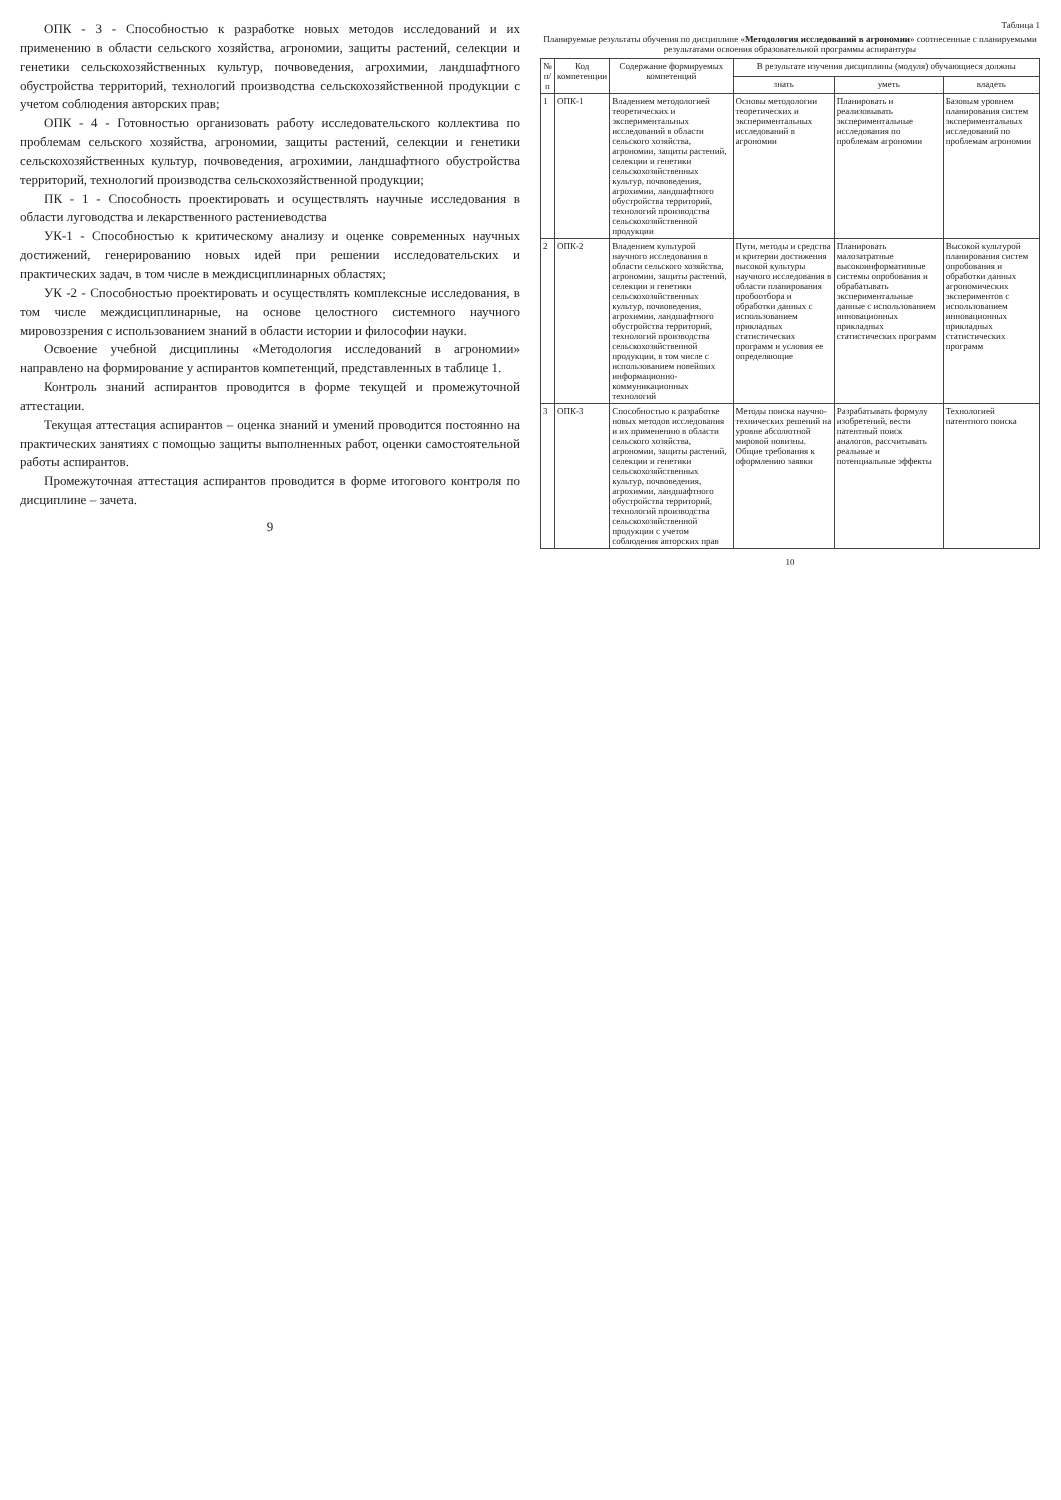ОПК - 3 - Способностью к разработке новых методов исследований и их применению в области сельского хозяйства, агрономии, защиты растений, селекции и генетики сельскохозяйственных культур, почвоведения, агрохимии, ландшафтного обустройства территорий, технологий производства сельскохозяйственной продукции с учетом соблюдения авторских прав;
ОПК - 4 - Готовностью организовать работу исследовательского коллектива по проблемам сельского хозяйства, агрономии, защиты растений, селекции и генетики сельскохозяйственных культур, почвоведения, агрохимии, ландшафтного обустройства территорий, технологий производства сельскохозяйственной продукции;
ПК - 1 - Способность проектировать и осуществлять научные исследования в области луговодства и лекарственного растениеводства
УК-1 - Способностью к критическому анализу и оценке современных научных достижений, генерированию новых идей при решении исследовательских и практических задач, в том числе в междисциплинарных областях;
УК -2 - Способностью проектировать и осуществлять комплексные исследования, в том числе междисциплинарные, на основе целостного системного научного мировоззрения с использованием знаний в области истории и философии науки.
Освоение учебной дисциплины «Методология исследований в агрономии» направлено на формирование у аспирантов компетенций, представленных в таблице 1.
Контроль знаний аспирантов проводится в форме текущей и промежуточной аттестации.
Текущая аттестация аспирантов – оценка знаний и умений проводится постоянно на практических занятиях с помощью защиты выполненных работ, оценки самостоятельной работы аспирантов.
Промежуточная аттестация аспирантов проводится в форме итогового контроля по дисциплине – зачета.
9
Таблица 1
Планируемые результаты обучения по дисциплине «Методология исследований в агрономии» соотнесенные с планируемыми результатами освоения образовательной программы аспирантуры
| № п/п | Код компетенции | Содержание формируемых компетенций | В результате изучения дисциплины (модуля) обучающиеся должны | | |
| --- | --- | --- | --- | --- | --- |
| | | | знать | уметь | владеть |
| 1 | ОПК-1 | Владением методологией теоретических и экспериментальных исследований в области сельского хозяйства, агрономии, защиты растений, селекции и генетики сельскохозяйственных культур, почвоведения, агрохимии, ландшафтного обустройства территорий, технологий производства сельскохозяйственной продукции | Основы методологии теоретических и экспериментальных исследований в агрономии | Планировать и реализовывать экспериментальные исследования по проблемам агрономии | Базовым уровнем планирования систем экспериментальных исследований по проблемам агрономии |
| 2 | ОПК-2 | Владением культурой научного исследования в области сельского хозяйства, агрономии, защиты растений, селекции и генетики сельскохозяйственных культур, почвоведения, агрохимии, ландшафтного обустройства территорий, технологий производства сельскохозяйственной продукции, в том числе с использованием новейших информационно-коммуникационных технологий | Пути, методы и средства и критерии достижения высокой культуры научного исследования в области планирования пробоотбора и обработки данных с использованием прикладных статистических программ и условия ее определяющие | Планировать малозатратные высокоинформативные системы опробования и обрабатывать экспериментальные данные с использованием инновационных прикладных статистических программ | Высокой культурой планирования систем опробования и обработки данных агрономических экспериментов с использованием инновационных прикладных статистических программ |
| 3 | ОПК-3 | Способностью к разработке новых методов исследования и их применению в области сельского хозяйства, агрономии, защиты растений, селекции и генетики сельскохозяйственных культур, почвоведения, агрохимии, ландшафтного обустройства территорий, технологий производства сельскохозяйственной продукции с учетом соблюдения авторских прав | Методы поиска научно-технических решений на уровне абсолютной мировой новизны. Общие требования к оформлению заявки | Разрабатывать формулу изобретений, вести патентный поиск аналогов, рассчитывать реальные и потенциальные эффекты | Технологией патентного поиска |
10